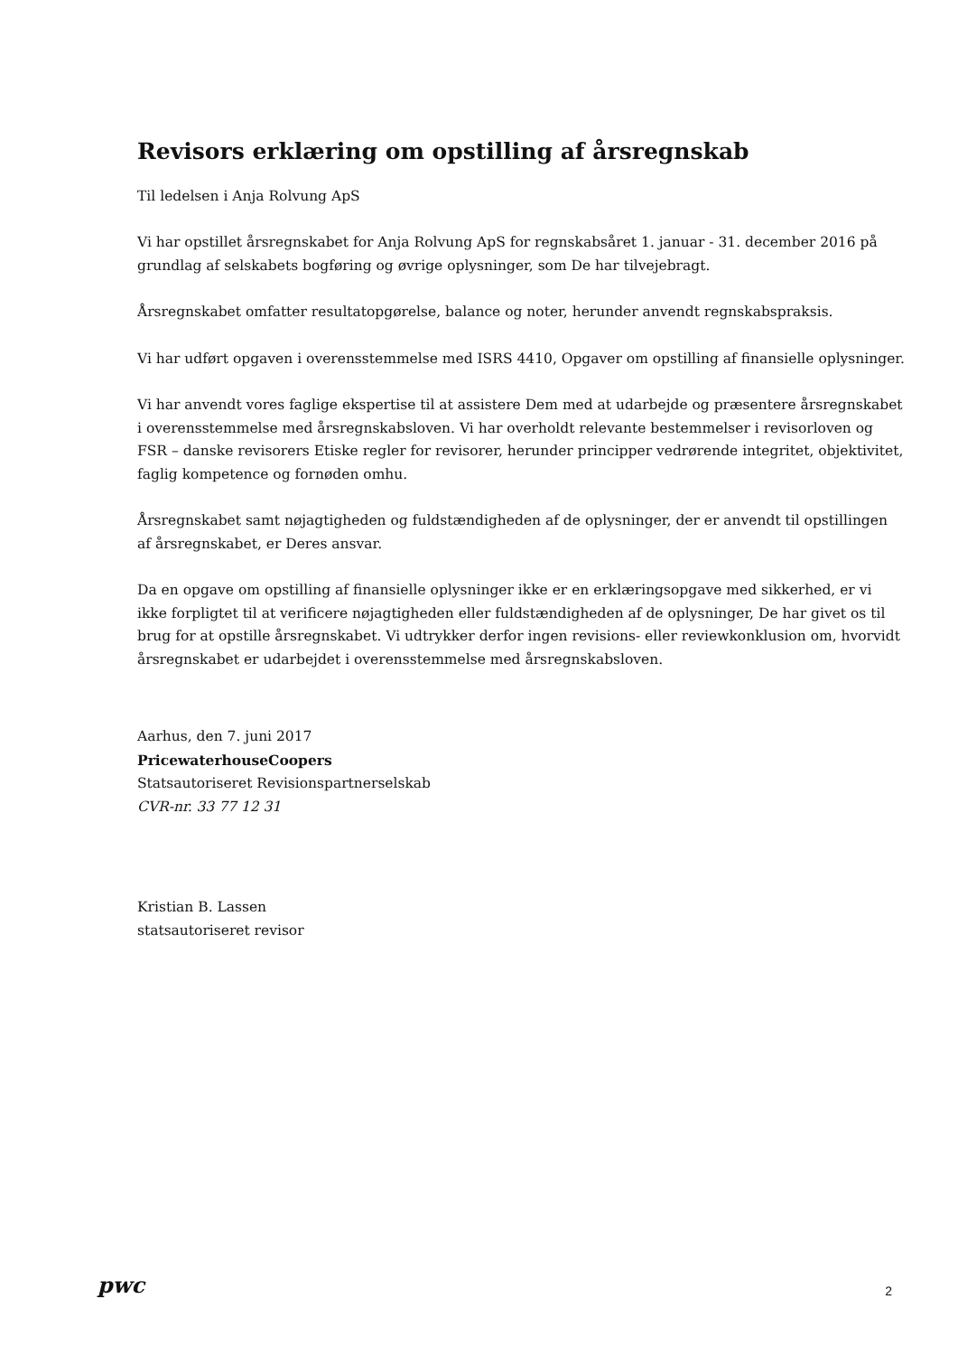Revisors erklæring om opstilling af årsregnskab
Til ledelsen i Anja Rolvung ApS
Vi har opstillet årsregnskabet for Anja Rolvung ApS for regnskabsåret 1. januar - 31. december 2016 på grundlag af selskabets bogføring og øvrige oplysninger, som De har tilvejebragt.
Årsregnskabet omfatter resultatopgørelse, balance og noter, herunder anvendt regnskabspraksis.
Vi har udført opgaven i overensstemmelse med ISRS 4410, Opgaver om opstilling af finansielle oplysninger.
Vi har anvendt vores faglige ekspertise til at assistere Dem med at udarbejde og præsentere årsregnskabet i overensstemmelse med årsregnskabsloven. Vi har overholdt relevante bestemmelser i revisorloven og FSR – danske revisorers Etiske regler for revisorer, herunder principper vedrørende integritet, objektivitet, faglig kompetence og fornøden omhu.
Årsregnskabet samt nøjagtigheden og fuldstændigheden af de oplysninger, der er anvendt til opstillingen af årsregnskabet, er Deres ansvar.
Da en opgave om opstilling af finansielle oplysninger ikke er en erklæringsopgave med sikkerhed, er vi ikke forpligtet til at verificere nøjagtigheden eller fuldstændigheden af de oplysninger, De har givet os til brug for at opstille årsregnskabet. Vi udtrykker derfor ingen revisions- eller reviewkonklusion om, hvorvidt årsregnskabet er udarbejdet i overensstemmelse med årsregnskabsloven.
Aarhus, den 7. juni 2017
PricewaterhouseCoopers
Statsautoriseret Revisionspartnerselskab
CVR-nr. 33 77 12 31
Kristian B. Lassen
statsautoriseret revisor
pwc 2